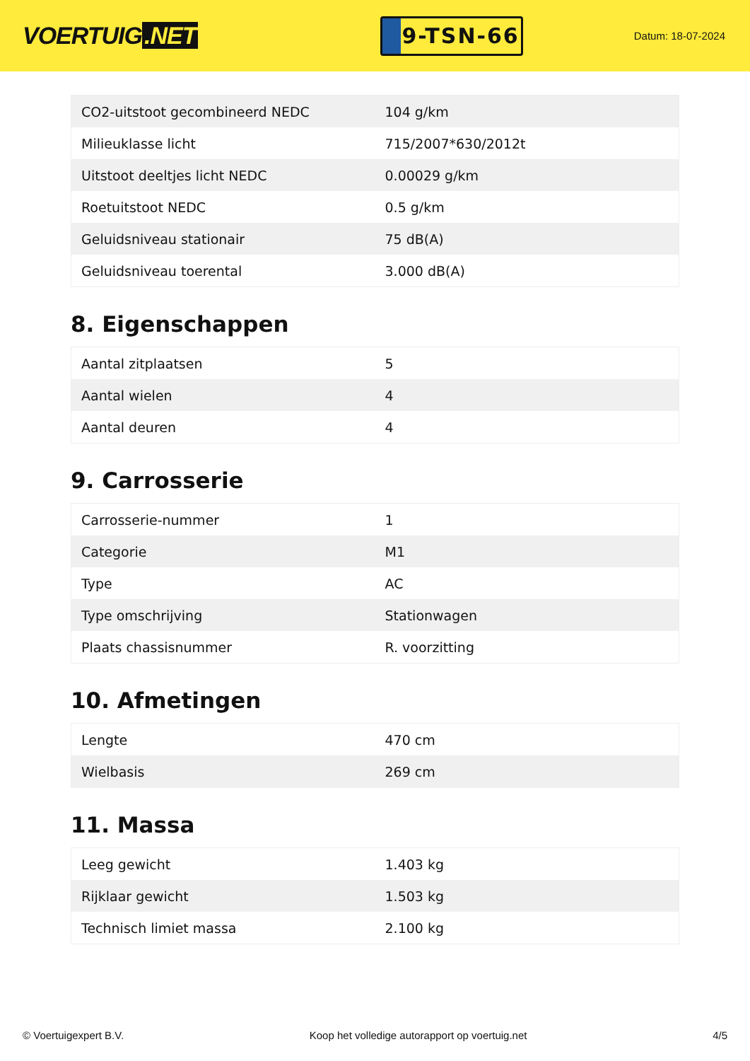VOERTUIG.NET
9-TSN-66
Datum: 18-07-2024
| CO2-uitstoot gecombineerd NEDC | 104 g/km |
| Milieuklasse licht | 715/2007*630/2012t |
| Uitstoot deeltjes licht NEDC | 0.00029 g/km |
| Roetuitstoot NEDC | 0.5 g/km |
| Geluidsniveau stationair | 75 dB(A) |
| Geluidsniveau toerental | 3.000 dB(A) |
8. Eigenschappen
| Aantal zitplaatsen | 5 |
| Aantal wielen | 4 |
| Aantal deuren | 4 |
9. Carrosserie
| Carrosserie-nummer | 1 |
| Categorie | M1 |
| Type | AC |
| Type omschrijving | Stationwagen |
| Plaats chassisnummer | R. voorzitting |
10. Afmetingen
| Lengte | 470 cm |
| Wielbasis | 269 cm |
11. Massa
| Leeg gewicht | 1.403 kg |
| Rijklaar gewicht | 1.503 kg |
| Technisch limiet massa | 2.100 kg |
© Voertuigexpert B.V. Koop het volledige autorapport op voertuig.net 4/5